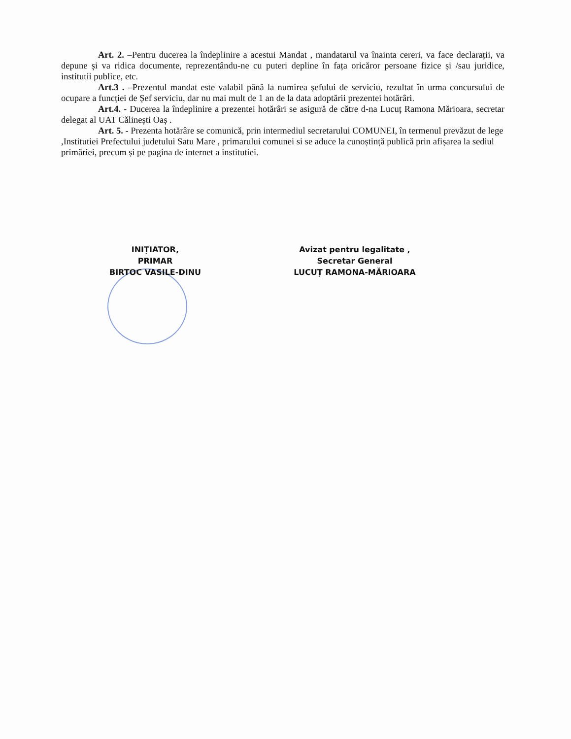Art. 2. –Pentru ducerea la îndeplinire a acestui Mandat , mandatarul va înainta cereri, va face declarații, va depune și va ridica documente, reprezentându-ne cu puteri depline în fața oricăror persoane fizice și /sau juridice, institutii publice, etc.
Art.3 . –Prezentul mandat este valabil până la numirea șefului de serviciu, rezultat în urma concursului de ocupare a funcției de Șef serviciu, dar nu mai mult de 1 an de la data adoptării prezentei hotărâri.
Art.4. - Ducerea la îndeplinire a prezentei hotărâri se asigură de către d-na Lucuț Ramona Mărioara, secretar delegat al UAT Călinești Oaș .
Art. 5. - Prezenta hotărâre se comunică, prin intermediul secretarului COMUNEI, în termenul prevăzut de lege ,Institutiei Prefectului judetului Satu Mare , primarului comunei si se aduce la cunoștință publică prin afișarea la sediul primăriei, precum și pe pagina de internet a institutiei.
INIȚIATOR,
PRIMAR
BIRTOC VASILE-DINU
Avizat pentru legalitate ,
Secretar General
LUCUȚ RAMONA-MĂRIOARA